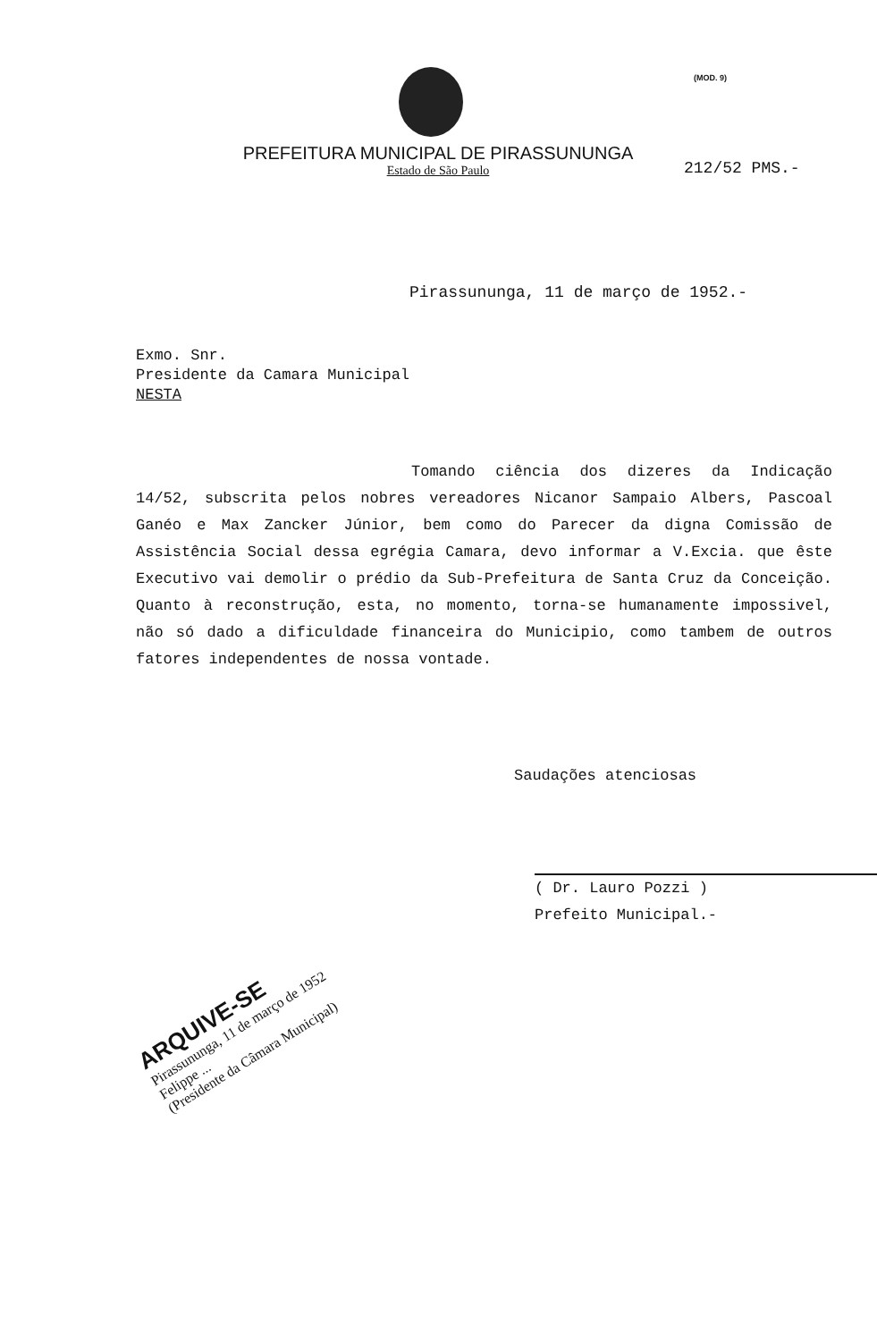(MOD. 9)
PREFEITURA MUNICIPAL DE PIRASSUNUNGA
Estado de São Paulo
212/52 PMS.-
Pirassununga, 11 de março de 1952.-
Exmo. Snr.
Presidente da Camara Municipal
NESTA
Tomando ciência dos dizeres da Indicação 14/52, subscrita pelos nobres vereadores Nicanor Sampaio Albers, Pascoal Ganéo e Max Zancker Júnior, bem como do Parecer da digna Comissão de Assistência Social dessa egrégia Camara, devo informar a V.Excia. que êste Executivo vai demolir o prédio da Sub-Prefeitura de Santa Cruz da Conceição. Quanto à reconstrução, esta, no momento, torna-se humanamente impossivel, não só dado a dificuldade financeira do Municipio, como tambem de outros fatores independentes de nossa vontade.
Saudações atenciosas
( Dr. Lauro Pozzi )
Prefeito Municipal.-
ARQUIVE-SE
Pirassununga, 11 de março de 1952
Felippe ...
(Presidente da Câmara Municipal)